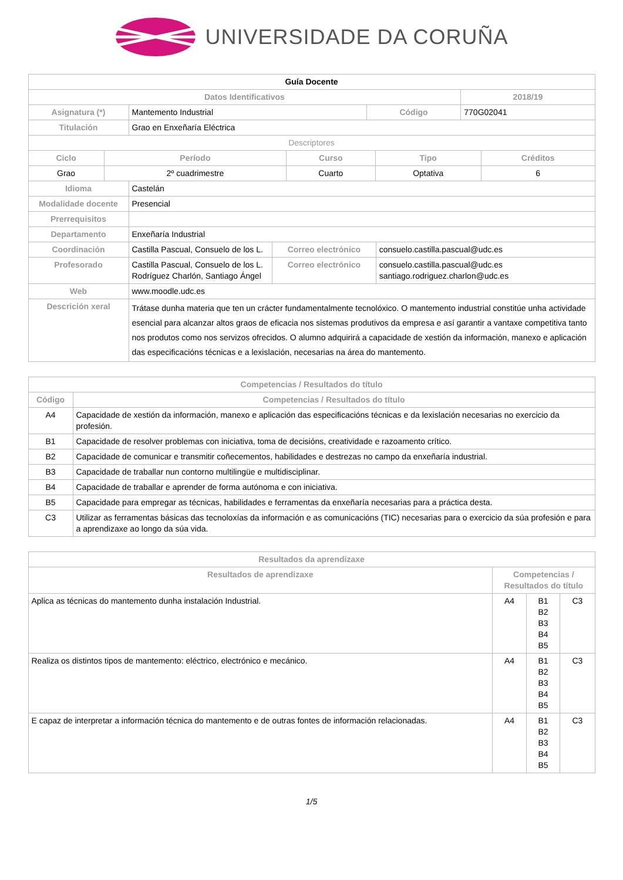UNIVERSIDADE DA CORUÑA
| Guía Docente | | | |
| --- | --- | --- | --- |
| Datos Identificativos | | | 2018/19 |
| Asignatura (*) | Mantemento Industrial | Código | 770G02041 |
| Titulación | Grao en Enxeñaría Eléctrica | | |
| Descriptores | | | |
| Ciclo | Período | Curso | Tipo | Créditos |
| --- | --- | --- | --- | --- |
| Grao | 2º cuadrimestre | Cuarto | Optativa | 6 |
| Idioma | Castelán | | |
| Modalidade docente | Presencial | | |
| Prerrequisitos | | | |
| Departamento | Enxeñaría Industrial | | |
| Coordinación | Castilla Pascual, Consuelo de los L. | Correo electrónico | consuelo.castilla.pascual@udc.es |
| Profesorado | Castilla Pascual, Consuelo de los L. Rodríguez Charlón, Santiago Ángel | Correo electrónico | consuelo.castilla.pascual@udc.es santiago.rodriguez.charlon@udc.es |
| Web | www.moodle.udc.es | | |
| Descrición xeral | Trátase dunha materia que ten un crácter fundamentalmente tecnolóxico. O mantemento industrial constitúe unha actividade esencial para alcanzar altos graos de eficacia nos sistemas produtivos da empresa e así garantir a vantaxe competitiva tanto nos produtos como nos servizos ofrecidos. O alumno adquirirá a capacidade de xestión da información, manexo e aplicación das especificacións técnicas e a lexislación, necesarias na área do mantemento. | | |
| Competencias / Resultados do título | |
| --- | --- |
| Código | Competencias / Resultados do título |
| A4 | Capacidade de xestión da información, manexo e aplicación das especificacións técnicas e da lexislación necesarias no exercicio da profesión. |
| B1 | Capacidade de resolver problemas con iniciativa, toma de decisións, creatividade e razoamento crítico. |
| B2 | Capacidade de comunicar e transmitir coñecementos, habilidades e destrezas no campo da enxeñaría industrial. |
| B3 | Capacidade de traballar nun contorno multilingüe e multidisciplinar. |
| B4 | Capacidade de traballar e aprender de forma autónoma e con iniciativa. |
| B5 | Capacidade para empregar as técnicas, habilidades e ferramentas da enxeñaría necesarias para a práctica desta. |
| C3 | Utilizar as ferramentas básicas das tecnoloxías da información e as comunicacións (TIC) necesarias para o exercicio da súa profesión e para a aprendizaxe ao longo da súa vida. |
| Resultados da aprendizaxe | | | |
| --- | --- | --- | --- |
| Resultados de aprendizaxe | Competencias / Resultados do título | | |
| Aplica as técnicas do mantemento dunha instalación Industrial. | A4 | B1 B2 B3 B4 B5 | C3 |
| Realiza os distintos tipos de mantemento: eléctrico, electrónico e mecánico. | A4 | B1 B2 B3 B4 B5 | C3 |
| E capaz de interpretar a información técnica do mantemento e de outras fontes de información relacionadas. | A4 | B1 B2 B3 B4 B5 | C3 |
1/5